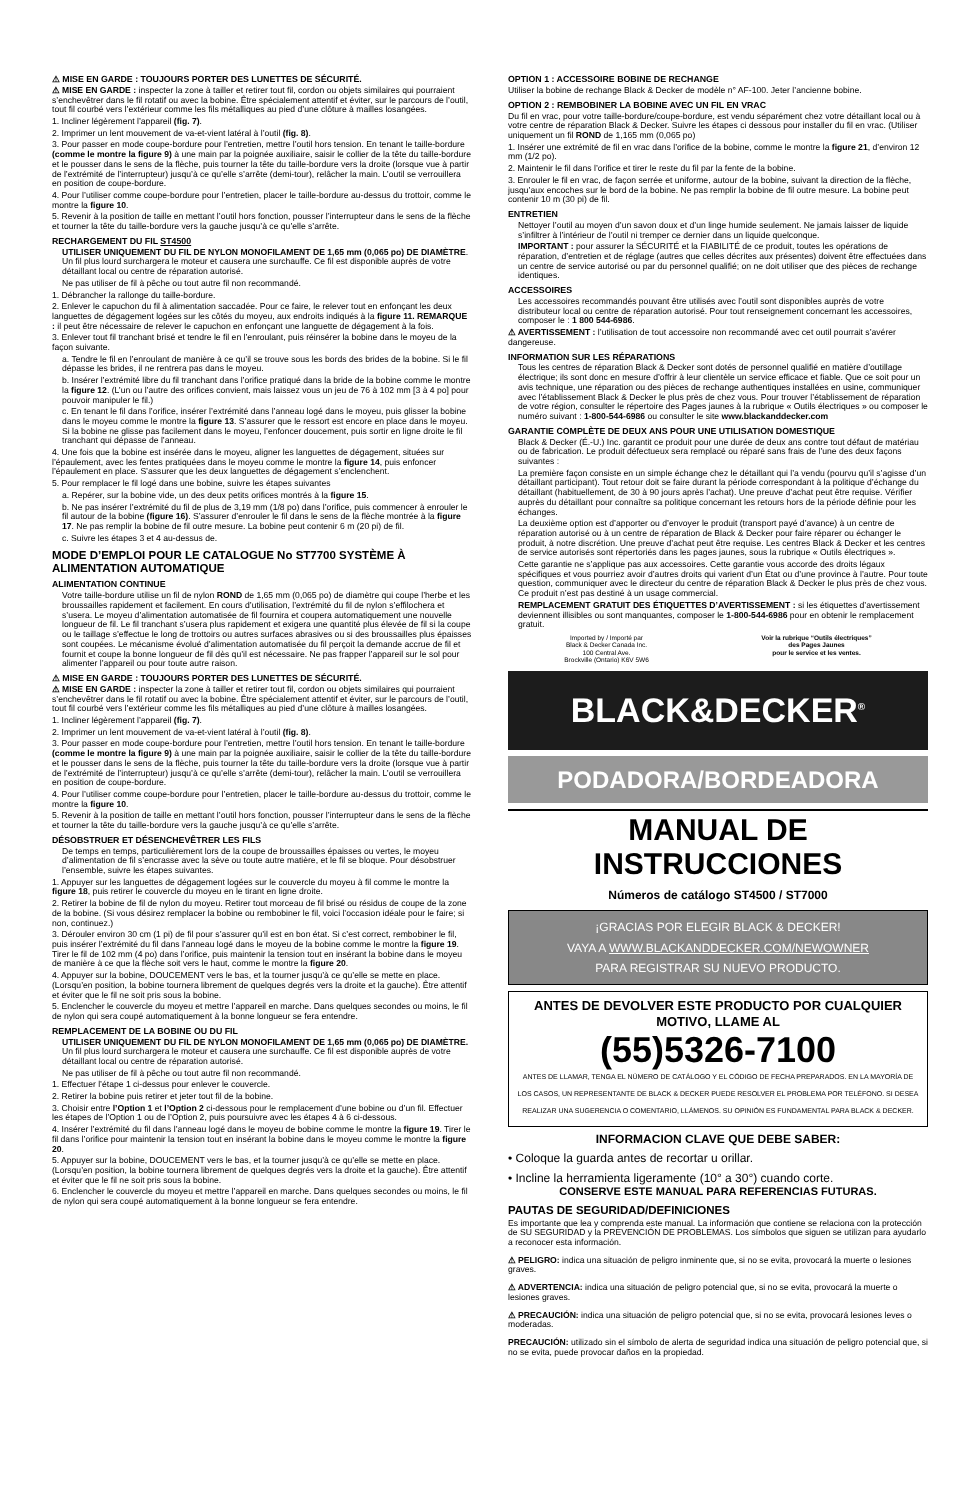⚠ MISE EN GARDE : TOUJOURS PORTER DES LUNETTES DE SÉCURITÉ.
⚠ MISE EN GARDE : inspecter la zone à tailler et retirer tout fil, cordon ou objets similaires qui pourraient s’enchevêtrer dans le fil rotatif ou avec la bobine. Être spécialement attentif et éviter, sur le parcours de l’outil, tout fil courbé vers l’extérieur comme les fils métalliques au pied d’une clôture à mailles losangées.
1. Incliner légèrement l’appareil (fig. 7).
2. Imprimer un lent mouvement de va-et-vient latéral à l’outil (fig. 8).
3. Pour passer en mode coupe-bordure pour l’entretien, mettre l’outil hors tension. En tenant le taille-bordure (comme le montre la figure 9) à une main par la poignée auxiliaire, saisir le collier de la tête du taille-bordure et le pousser dans le sens de la flèche, puis tourner la tête du taille-bordure vers la droite (lorsque vue à partir de l’extrémité de l’interrupteur) jusqu’à ce qu’elle s’arrête (demi-tour), relâcher la main. L’outil se verrouillera en position de coupe-bordure.
4. Pour l’utiliser comme coupe-bordure pour l’entretien, placer le taille-bordure au-dessus du trottoir, comme le montre la figure 10.
5. Revenir à la position de taille en mettant l’outil hors fonction, pousser l’interrupteur dans le sens de la flèche et tourner la tête du taille-bordure vers la gauche jusqu’à ce qu’elle s’arrête.
RECHARGEMENT DU FIL ST4500
UTILISER UNIQUEMENT DU FIL DE NYLON MONOFILAMENT DE 1,65 mm (0,065 po) DE DIAMÈTRE. Un fil plus lourd surchargera le moteur et causera une surchauffe. Ce fil est disponible auprès de votre détaillant local ou centre de réparation autorisé.
Ne pas utiliser de fil à pêche ou tout autre fil non recommandé.
1. Débrancher la rallonge du taille-bordure.
2. Enlever le capuchon du fil à alimentation saccadée. Pour ce faire, le relever tout en enfonçant les deux languettes de dégagement logées sur les côtés du moyeu, aux endroits indiqués à la figure 11. REMARQUE : il peut être nécessaire de relever le capuchon en enfonçant une languette de dégagement à la fois.
3. Enlever tout fil tranchant brisé et tendre le fil en l’enroulant, puis réinsérer la bobine dans le moyeu de la façon suivante.
a. Tendre le fil en l’enroulant de manière à ce qu’il se trouve sous les bords des brides de la bobine. Si le fil dépasse les brides, il ne rentrera pas dans le moyeu.
b. Insérer l’extrémité libre du fil tranchant dans l’orifice pratiqué dans la bride de la bobine comme le montre la figure 12. (L’un ou l’autre des orifices convient, mais laissez vous un jeu de 76 à 102 mm [3 à 4 po] pour pouvoir manipuler le fil.)
c. En tenant le fil dans l’orifice, insérer l’extrémité dans l’anneau logé dans le moyeu, puis glisser la bobine dans le moyeu comme le montre la figure 13. S’assurer que le ressort est encore en place dans le moyeu. Si la bobine ne glisse pas facilement dans le moyeu, l’enfoncer doucement, puis sortir en ligne droite le fil tranchant qui dépasse de l’anneau.
4. Une fois que la bobine est insérée dans le moyeu, aligner les languettes de dégagement, situées sur l’épaulement, avec les fentes pratiquées dans le moyeu comme le montre la figure 14, puis enfoncer l’épaulement en place. S’assurer que les deux languettes de dégagement s’enclenchent.
5. Pour remplacer le fil logé dans une bobine, suivre les étapes suivantes
a. Repérer, sur la bobine vide, un des deux petits orifices montrés à la figure 15.
b. Ne pas insérer l’extrémité du fil de plus de 3,19 mm (1/8 po) dans l’orifice, puis commencer à enrouler le fil autour de la bobine (figure 16). S’assurer d’enrouler le fil dans le sens de la flèche montrée à la figure 17. Ne pas remplir la bobine de fil outre mesure. La bobine peut contenir 6 m (20 pi) de fil.
c. Suivre les étapes 3 et 4 au-dessus de.
MODE D’EMPLOI POUR LE CATALOGUE No ST7700 SYSTÈME À ALIMENTATION AUTOMATIQUE
ALIMENTATION CONTINUE
Votre taille-bordure utilise un fil de nylon ROND de 1,65 mm (0,065 po) de diamètre qui coupe l’herbe et les broussailles rapidement et facilement. En cours d’utilisation, l’extrémité du fil de nylon s’effilochera et s’usera. Le moyeu d’alimentation automatisée de fil fournira et coupera automatiquement une nouvelle longueur de fil. Le fil tranchant s’usera plus rapidement et exigera une quantité plus élevée de fil si la coupe ou le taillage s’effectue le long de trottoirs ou autres surfaces abrasives ou si des broussailles plus épaisses sont coupées. Le mécanisme évolué d’alimentation automatisée du fil perçoit la demande accrue de fil et fournit et coupe la bonne longueur de fil dès qu’il est nécessaire. Ne pas frapper l’appareil sur le sol pour alimenter l’appareil ou pour toute autre raison.
⚠ MISE EN GARDE : TOUJOURS PORTER DES LUNETTES DE SÉCURITÉ.
⚠ MISE EN GARDE : inspecter la zone à tailler et retirer tout fil, cordon ou objets similaires qui pourraient s’enchevêtrer dans le fil rotatif ou avec la bobine. Être spécialement attentif et éviter, sur le parcours de l’outil, tout fil courbé vers l’extérieur comme les fils métalliques au pied d’une clôture à mailles losangées.
1. Incliner légèrement l’appareil (fig. 7).
2. Imprimer un lent mouvement de va-et-vient latéral à l’outil (fig. 8).
3. Pour passer en mode coupe-bordure pour l’entretien, mettre l’outil hors tension. En tenant le taille-bordure (comme le montre la figure 9) à une main par la poignée auxiliaire, saisir le collier de la tête du taille-bordure et le pousser dans le sens de la flèche, puis tourner la tête du taille-bordure vers la droite (lorsque vue à partir de l’extrémité de l’interrupteur) jusqu’à ce qu’elle s’arrête (demi-tour), relâcher la main. L’outil se verrouillera en position de coupe-bordure.
4. Pour l’utiliser comme coupe-bordure pour l’entretien, placer le taille-bordure au-dessus du trottoir, comme le montre la figure 10.
5. Revenir à la position de taille en mettant l’outil hors fonction, pousser l’interrupteur dans le sens de la flèche et tourner la tête du taille-bordure vers la gauche jusqu’à ce qu’elle s’arrête.
DÉSOBSTRUER ET DÉSENCHEVÊTRER LES FILS
De temps en temps, particulièrement lors de la coupe de broussailles épaisses ou vertes, le moyeu d’alimentation de fil s’encrasse avec la sève ou toute autre matière, et le fil se bloque. Pour désobstruer l’ensemble, suivre les étapes suivantes.
1. Appuyer sur les languettes de dégagement logées sur le couvercle du moyeu à fil comme le montre la figure 18, puis retirer le couvercle du moyeu en le tirant en ligne droite.
2. Retirer la bobine de fil de nylon du moyeu. Retirer tout morceau de fil brisé ou résidus de coupe de la zone de la bobine. (Si vous désirez remplacer la bobine ou rembobiner le fil, voici l’occasion idéale pour le faire; si non, continuez.)
3. Dérouler environ 30 cm (1 pi) de fil pour s’assurer qu’il est en bon état. Si c’est correct, rembobiner le fil, puis insérer l’extrémité du fil dans l’anneau logé dans le moyeu de la bobine comme le montre la figure 19. Tirer le fil de 102 mm (4 po) dans l’orifice, puis maintenir la tension tout en insérant la bobine dans le moyeu de manière à ce que la flèche soit vers le haut, comme le montre la figure 20.
4. Appuyer sur la bobine, DOUCEMENT vers le bas, et la tourner jusqu’à ce qu’elle se mette en place. (Lorsqu’en position, la bobine tournera librement de quelques degrés vers la droite et la gauche). Être attentif et éviter que le fil ne soit pris sous la bobine.
5. Enclencher le couvercle du moyeu et mettre l’appareil en marche. Dans quelques secondes ou moins, le fil de nylon qui sera coupé automatiquement à la bonne longueur se fera entendre.
REMPLACEMENT DE LA BOBINE OU DU FIL
UTILISER UNIQUEMENT DU FIL DE NYLON MONOFILAMENT DE 1,65 mm (0,065 po) DE DIAMÈTRE. Un fil plus lourd surchargera le moteur et causera une surchauffe. Ce fil est disponible auprès de votre détaillant local ou centre de réparation autorisé.
Ne pas utiliser de fil à pêche ou tout autre fil non recommandé.
1. Effectuer l’étape 1 ci-dessus pour enlever le couvercle.
2. Retirer la bobine puis retirer et jeter tout fil de la bobine.
3. Choisir entre l’Option 1 et l’Option 2 ci-dessous pour le remplacement d’une bobine ou d’un fil. Effectuer les étapes de l’Option 1 ou de l’Option 2, puis poursuivre avec les étapes 4 à 6 ci-dessous.
4. Insérer l’extrémité du fil dans l’anneau logé dans le moyeu de bobine comme le montre la figure 19. Tirer le fil dans l’orifice pour maintenir la tension tout en insérant la bobine dans le moyeu comme le montre la figure 20.
5. Appuyer sur la bobine, DOUCEMENT vers le bas, et la tourner jusqu’à ce qu’elle se mette en place. (Lorsqu’en position, la bobine tournera librement de quelques degrés vers la droite et la gauche). Être attentif et éviter que le fil ne soit pris sous la bobine.
6. Enclencher le couvercle du moyeu et mettre l’appareil en marche. Dans quelques secondes ou moins, le fil de nylon qui sera coupé automatiquement à la bonne longueur se fera entendre.
OPTION 1 : ACCESSOIRE BOBINE DE RECHANGE
Utiliser la bobine de rechange Black & Decker de modèle n° AF-100. Jeter l’ancienne bobine.
OPTION 2 : REMBOBINER LA BOBINE AVEC UN FIL EN VRAC
Du fil en vrac, pour votre taille-bordure/coupe-bordure, est vendu séparément chez votre détaillant local ou à votre centre de réparation Black & Decker. Suivre les étapes ci dessous pour installer du fil en vrac. (Utiliser uniquement un fil ROND de 1,165 mm (0,065 po)
1. Insérer une extrémité de fil en vrac dans l’orifice de la bobine, comme le montre la figure 21, d’environ 12 mm (1/2 po).
2. Maintenir le fil dans l’orifice et tirer le reste du fil par la fente de la bobine.
3. Enrouler le fil en vrac, de façon serrée et uniforme, autour de la bobine, suivant la direction de la flèche, jusqu’aux encoches sur le bord de la bobine. Ne pas remplir la bobine de fil outre mesure. La bobine peut contenir 10 m (30 pi) de fil.
ENTRETIEN
Nettoyer l’outil au moyen d’un savon doux et d’un linge humide seulement. Ne jamais laisser de liquide s’infiltrer à l’intérieur de l’outil ni tremper ce dernier dans un liquide quelconque.
IMPORTANT : pour assurer la SÉCURITÉ et la FIABILITÉ de ce produit, toutes les opérations de réparation, d’entretien et de réglage (autres que celles décrites aux présentes) doivent être effectuées dans un centre de service autorisé ou par du personnel qualifié; on ne doit utiliser que des pièces de rechange identiques.
ACCESSOIRES
Les accessoires recommandés pouvant être utilisés avec l’outil sont disponibles auprès de votre distributeur local ou centre de réparation autorisé. Pour tout renseignement concernant les accessoires, composer le : 1 800 544-6986.
⚠ AVERTISSEMENT : l’utilisation de tout accessoire non recommandé avec cet outil pourrait s’avérer dangereuse.
INFORMATION SUR LES RÉPARATIONS
Tous les centres de réparation Black & Decker sont dotés de personnel qualifié en matière d’outillage électrique; ils sont donc en mesure d’offrir à leur clientèle un service efficace et fiable. Que ce soit pour un avis technique, une réparation ou des pièces de rechange authentiques installées en usine, communiquer avec l’établissement Black & Decker le plus près de chez vous. Pour trouver l’établissement de réparation de votre région, consulter le répertoire des Pages jaunes à la rubrique « Outils électriques » ou composer le numéro suivant : 1-800-544-6986 ou consulter le site www.blackanddecker.com
GARANTIE COMPLÈTE DE DEUX ANS POUR UNE UTILISATION DOMESTIQUE
Black & Decker (É.-U.) Inc. garantit ce produit pour une durée de deux ans contre tout défaut de matériau ou de fabrication. Le produit défectueux sera remplacé ou réparé sans frais de l’une des deux façons suivantes :
La première façon consiste en un simple échange chez le détaillant qui l’a vendu (pourvu qu’il s’agisse d’un détaillant participant). Tout retour doit se faire durant la période correspondant à la politique d’échange du détaillant (habituellement, de 30 à 90 jours après l’achat). Une preuve d’achat peut être requise. Vérifier auprès du détaillant pour connaître sa politique concernant les retours hors de la période définie pour les échanges.
La deuxième option est d’apporter ou d’envoyer le produit (transport payé d’avance) à un centre de réparation autorisé ou à un centre de réparation de Black & Decker pour faire réparer ou échanger le produit, à notre discrétion. Une preuve d’achat peut être requise. Les centres Black & Decker et les centres de service autorisés sont répertoriés dans les pages jaunes, sous la rubrique « Outils électriques ».
Cette garantie ne s’applique pas aux accessoires. Cette garantie vous accorde des droits légaux spécifiques et vous pourriez avoir d’autres droits qui varient d’un État ou d’une province à l’autre. Pour toute question, communiquer avec le directeur du centre de réparation Black & Decker le plus près de chez vous. Ce produit n’est pas destiné à un usage commercial.
REMPLACEMENT GRATUIT DES ÉTIQUETTES D’AVERTISSEMENT : si les étiquettes d’avertissement deviennent illisibles ou sont manquantes, composer le 1-800-544-6986 pour en obtenir le remplacement gratuit.
Imported by / Importé par
Black & Decker Canada Inc.
100 Central Ave.
Brockville (Ontario) K6V 5W6
Voir la rubrique “Outils électriques”
des Pages Jaunes
pour le service et les ventes.
BLACK&DECKER<sup>®</sup>
PODADORA/BORDEADORA
MANUAL DE INSTRUCCIONES
Números de catálogo ST4500 / ST7000
¡GRACIAS POR ELEGIR BLACK & DECKER!
VAYA A WWW.BLACKANDDECKER.COM/NEWOWNER
PARA REGISTRAR SU NUEVO PRODUCTO.
ANTES DE DEVOLVER ESTE PRODUCTO POR CUALQUIER MOTIVO, LLAME AL
(55)5326-7100
ANTES DE LLAMAR, TENGA EL NÚMERO DE CATÁLOGO Y EL CÓDIGO DE FECHA PREPARADOS. EN LA MAYORÍA DE LOS CASOS, UN REPRESENTANTE DE BLACK & DECKER PUEDE RESOLVER EL PROBLEMA POR TELÉFONO. SI DESEA REALIZAR UNA SUGERENCIA O COMENTARIO, LLÁMENOS. SU OPINIÓN ES FUNDAMENTAL PARA BLACK & DECKER.
INFORMACION CLAVE QUE DEBE SABER:
• Coloque la guarda antes de recortar u orillar.
• Incline la herramienta ligeramente (10° a 30°) cuando corte.
CONSERVE ESTE MANUAL PARA REFERENCIAS FUTURAS.
PAUTAS DE SEGURIDAD/DEFINICIONES
Es importante que lea y comprenda este manual. La información que contiene se relaciona con la protección de SU SEGURIDAD y la PREVENCIÓN DE PROBLEMAS. Los símbolos que siguen se utilizan para ayudarlo a reconocer esta información.
⚠ PELIGRO: indica una situación de peligro inminente que, si no se evita, provocará la muerte o lesiones graves.
⚠ ADVERTENCIA: indica una situación de peligro potencial que, si no se evita, provocará la muerte o lesiones graves.
⚠ PRECAUCIÓN: indica una situación de peligro potencial que, si no se evita, provocará lesiones leves o moderadas.
PRECAUCIÓN: utilizado sin el símbolo de alerta de seguridad indica una situación de peligro potencial que, si no se evita, puede provocar daños en la propiedad.